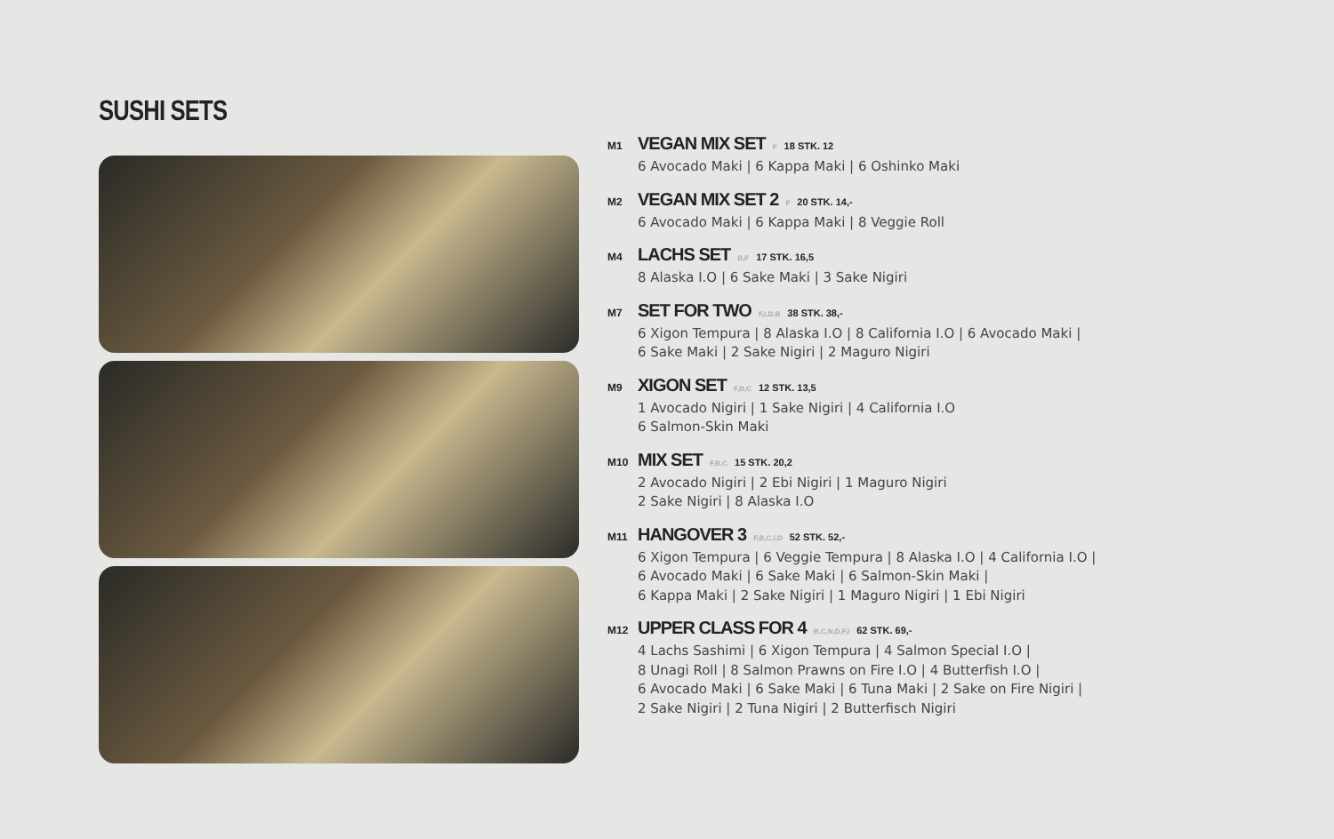SUSHI SETS
M1 VEGAN MIX SET F 18 STK. 12
6 Avocado Maki | 6 Kappa Maki | 6 Oshinko Maki
M2 VEGAN MIX SET 2 F 20 STK. 14,-
6 Avocado Maki | 6 Kappa Maki | 8 Veggie Roll
M4 LACHS SET B,F 17 STK. 16,5
8 Alaska I.O | 6 Sake Maki | 3 Sake Nigiri
M7 SET FOR TWO F,I,D,B 38 STK. 38,-
6 Xigon Tempura | 8 Alaska I.O | 8 California I.O | 6 Avocado Maki |
6 Sake Maki | 2 Sake Nigiri | 2 Maguro Nigiri
M9 XIGON SET F,B,C 12 STK. 13,5
1 Avocado Nigiri | 1 Sake Nigiri | 4 California I.O
6 Salmon-Skin Maki
M10 MIX SET F,B,C 15 STK. 20,2
2 Avocado Nigiri | 2 Ebi Nigiri | 1 Maguro Nigiri
2 Sake Nigiri | 8 Alaska I.O
M11 HANGOVER 3 F,B,C,I,D 52 STK. 52,-
6 Xigon Tempura | 6 Veggie Tempura | 8 Alaska I.O | 4 California I.O |
6 Avocado Maki | 6 Sake Maki | 6 Salmon-Skin Maki |
6 Kappa Maki | 2 Sake Nigiri | 1 Maguro Nigiri | 1 Ebi Nigiri
M12 UPPER CLASS FOR 4 B,C,N,D,F,I 62 STK. 69,-
4 Lachs Sashimi | 6 Xigon Tempura | 4 Salmon Special I.O |
8 Unagi Roll | 8 Salmon Prawns on Fire I.O | 4 Butterfish I.O |
6 Avocado Maki | 6 Sake Maki | 6 Tuna Maki | 2 Sake on Fire Nigiri |
2 Sake Nigiri | 2 Tuna Nigiri | 2 Butterfisch Nigiri